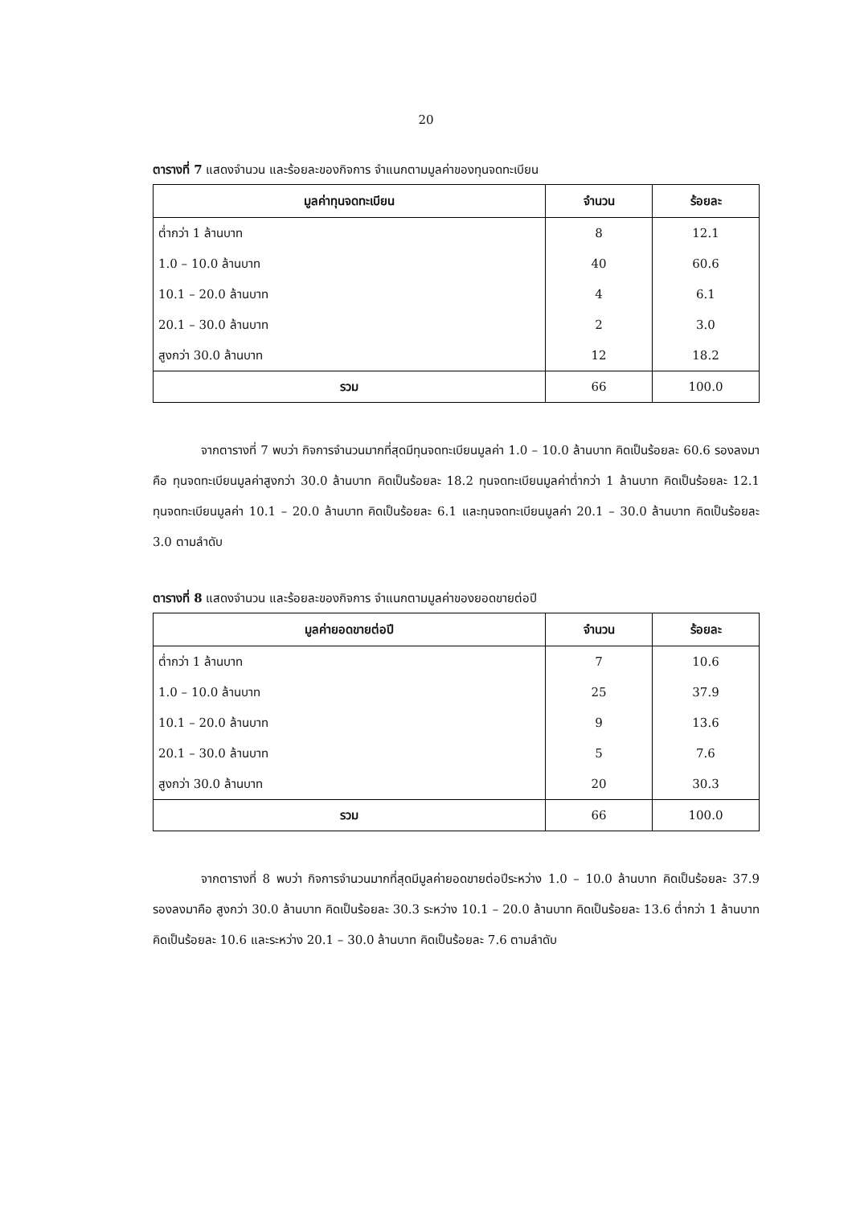20
ตารางที่ 7 แสดงจำนวน และร้อยละของกิจการ จำแนกตามมูลค่าของทุนจดทะเบียน
| มูลค่าทุนจดทะเบียน | จำนวน | ร้อยละ |
| --- | --- | --- |
| ต่ำกว่า 1 ล้านบาท | 8 | 12.1 |
| 1.0 – 10.0 ล้านบาท | 40 | 60.6 |
| 10.1 – 20.0 ล้านบาท | 4 | 6.1 |
| 20.1 – 30.0 ล้านบาท | 2 | 3.0 |
| สูงกว่า 30.0 ล้านบาท | 12 | 18.2 |
| รวม | 66 | 100.0 |
จากตารางที่ 7 พบว่า กิจการจำนวนมากที่สุดมีทุนจดทะเบียนมูลค่า 1.0 – 10.0 ล้านบาท คิดเป็นร้อยละ 60.6 รองลงมาคือ ทุนจดทะเบียนมูลค่าสูงกว่า 30.0 ล้านบาท คิดเป็นร้อยละ 18.2 ทุนจดทะเบียนมูลค่าต่ำกว่า 1 ล้านบาท คิดเป็นร้อยละ 12.1 ทุนจดทะเบียนมูลค่า 10.1 – 20.0 ล้านบาท คิดเป็นร้อยละ 6.1 และทุนจดทะเบียนมูลค่า 20.1 – 30.0 ล้านบาท คิดเป็นร้อยละ 3.0 ตามลำดับ
ตารางที่ 8 แสดงจำนวน และร้อยละของกิจการ จำแนกตามมูลค่าของยอดขายต่อปี
| มูลค่ายอดขายต่อปี | จำนวน | ร้อยละ |
| --- | --- | --- |
| ต่ำกว่า 1 ล้านบาท | 7 | 10.6 |
| 1.0 – 10.0 ล้านบาท | 25 | 37.9 |
| 10.1 – 20.0 ล้านบาท | 9 | 13.6 |
| 20.1 – 30.0 ล้านบาท | 5 | 7.6 |
| สูงกว่า 30.0 ล้านบาท | 20 | 30.3 |
| รวม | 66 | 100.0 |
จากตารางที่ 8 พบว่า กิจการจำนวนมากที่สุดมีมูลค่ายอดขายต่อปีระหว่าง 1.0 – 10.0 ล้านบาท คิดเป็นร้อยละ 37.9 รองลงมาคือ สูงกว่า 30.0 ล้านบาท คิดเป็นร้อยละ 30.3 ระหว่าง 10.1 – 20.0 ล้านบาท คิดเป็นร้อยละ 13.6 ต่ำกว่า 1 ล้านบาท คิดเป็นร้อยละ 10.6 และระหว่าง 20.1 – 30.0 ล้านบาท คิดเป็นร้อยละ 7.6 ตามลำดับ